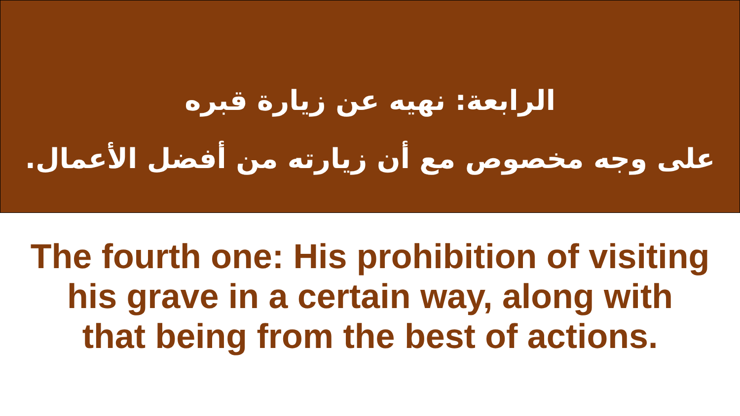الرابعة: نهيه عن زيارة قبره
على وجه مخصوص مع أن زيارته من أفضل الأعمال.
The fourth one: His prohibition of visiting
his grave in a certain way, along with
that being from the best of actions.